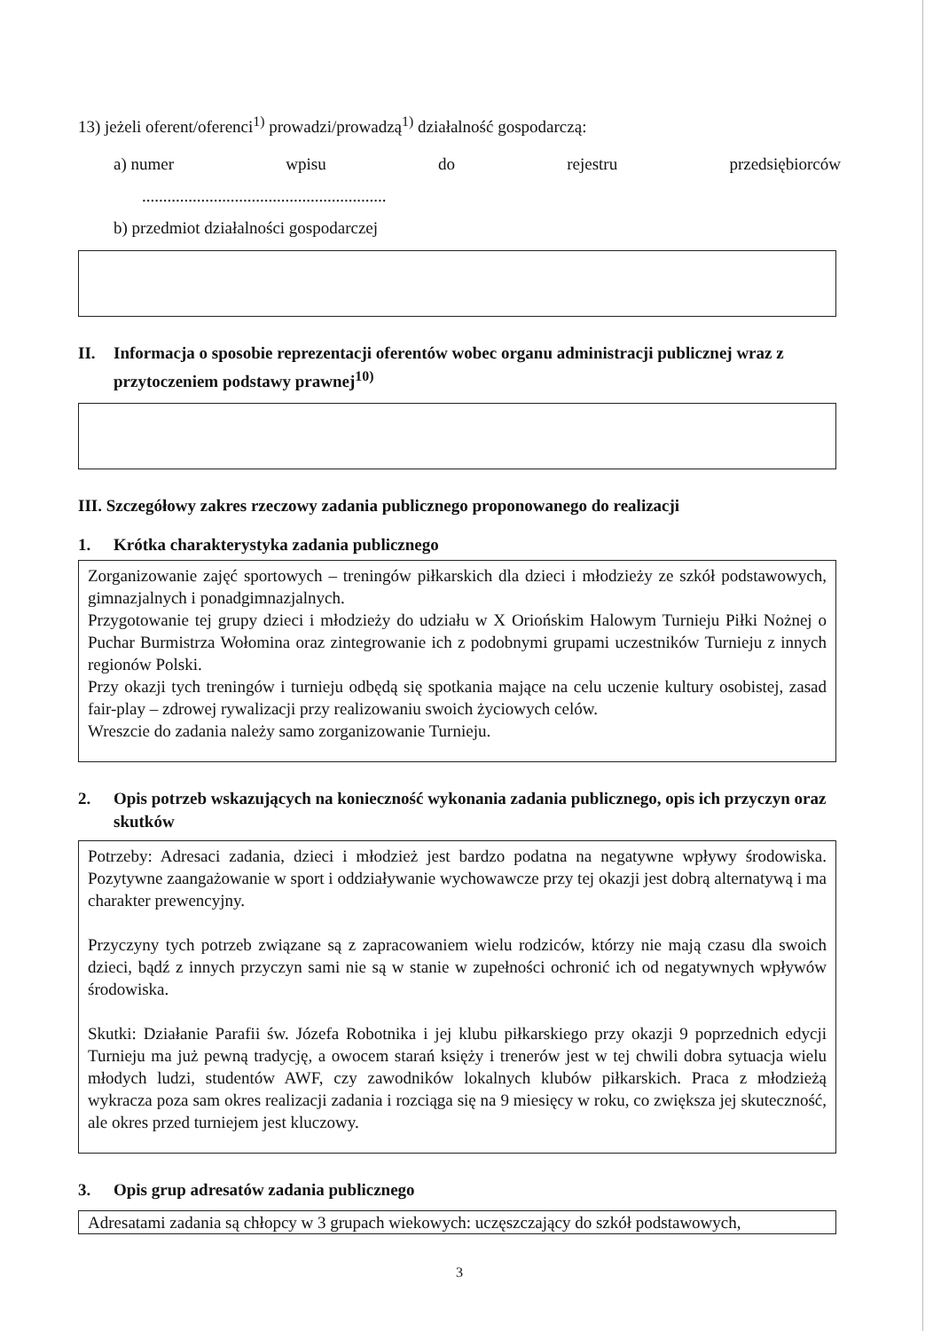13) jeżeli oferent/oferenci<sup>1)</sup> prowadzi/prowadzą<sup>1)</sup> działalność gospodarczą:
a) numer wpisu do rejestru przedsiębiorców
..........................................................
b) przedmiot działalności gospodarczej
II. Informacja o sposobie reprezentacji oferentów wobec organu administracji publicznej wraz z przytoczeniem podstawy prawnej<sup>10)</sup>
III. Szczegółowy zakres rzeczowy zadania publicznego proponowanego do realizacji
1. Krótka charakterystyka zadania publicznego
Zorganizowanie zajęć sportowych – treningów piłkarskich dla dzieci i młodzieży ze szkół podstawowych, gimnazjalnych i ponadgimnazjalnych.
Przygotowanie tej grupy dzieci i młodzieży do udziału w X Oriońskim Halowym Turnieju Piłki Nożnej o Puchar Burmistrza Wołomina oraz zintegrowanie ich z podobnymi grupami uczestników Turnieju z innych regionów Polski.
Przy okazji tych treningów i turnieju odbędą się spotkania mające na celu uczenie kultury osobistej, zasad fair-play – zdrowej rywalizacji przy realizowaniu swoich życiowych celów.
Wreszcie do zadania należy samo zorganizowanie Turnieju.
2. Opis potrzeb wskazujących na konieczność wykonania zadania publicznego, opis ich przyczyn oraz skutków
Potrzeby: Adresaci zadania, dzieci i młodzież jest bardzo podatna na negatywne wpływy środowiska. Pozytywne zaangażowanie w sport i oddziaływanie wychowawcze przy tej okazji jest dobrą alternatywą i ma charakter prewencyjny.
Przyczyny tych potrzeb związane są z zapracowaniem wielu rodziców, którzy nie mają czasu dla swoich dzieci, bądź z innych przyczyn sami nie są w stanie w zupełności ochronić ich od negatywnych wpływów środowiska.
Skutki: Działanie Parafii św. Józefa Robotnika i jej klubu piłkarskiego przy okazji 9 poprzednich edycji Turnieju ma już pewną tradycję, a owocem starań księży i trenerów jest w tej chwili dobra sytuacja wielu młodych ludzi, studentów AWF, czy zawodników lokalnych klubów piłkarskich. Praca z młodzieżą wykracza poza sam okres realizacji zadania i rozciąga się na 9 miesięcy w roku, co zwiększa jej skuteczność, ale okres przed turniejem jest kluczowy.
3. Opis grup adresatów zadania publicznego
Adresatami zadania są chłopcy w 3 grupach wiekowych: uczęszczający do szkół podstawowych,
3